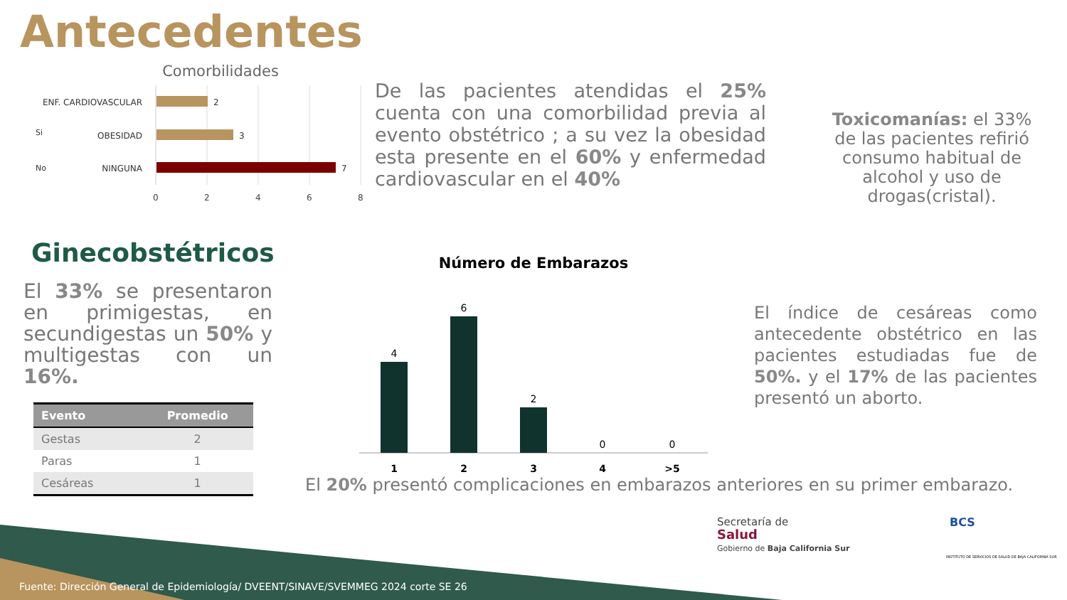Antecedentes
Comorbilidades
ENF. CARDIOVASCULAR
OBESIDAD
NINGUNA
2
3
7
Si
No
0
2
4
6
8
De las pacientes atendidas el 25% cuenta con una comorbilidad previa al evento obstétrico ; a su vez la obesidad esta presente en el 60% y enfermedad cardiovascular en el 40%
Toxicomanías: el 33% de las pacientes refirió consumo habitual de alcohol y uso de drogas(cristal).
Ginecobstétricos
El 33% se presentaron en primigestas, en secundigestas un 50% y multigestas con un 16%.
| Evento | Promedio |
| --- | --- |
| Gestas | 2 |
| Paras | 1 |
| Cesáreas | 1 |
Número de Embarazos
4
6
2
0
0
1
2
3
4
>5
El índice de cesáreas como antecedente obstétrico en las pacientes estudiadas fue de 50%. y el 17% de las pacientes presentó un aborto.
El 20% presentó complicaciones en embarazos anteriores en su primer embarazo.
Secretaría de
Salud
Gobierno de Baja California Sur
BCS
INSTITUTO DE SERVICIOS DE SALUD DE BAJA CALIFORNIA SUR
Fuente: Dirección General de Epidemiología/ DVEENT/SINAVE/SVEMMEG 2024 corte SE 26